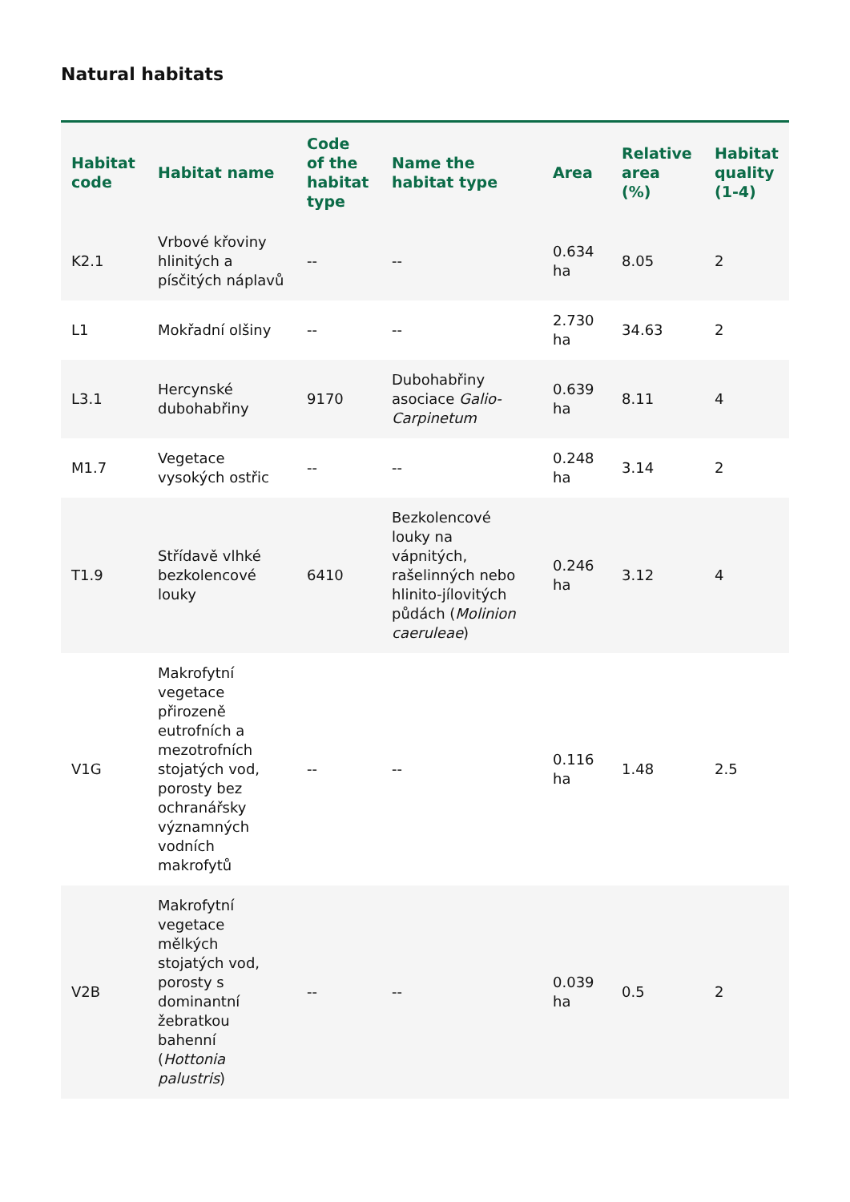Natural habitats
| Habitat code | Habitat name | Code of the habitat type | Name the habitat type | Area | Relative area (%) | Habitat quality (1-4) |
| --- | --- | --- | --- | --- | --- | --- |
| K2.1 | Vrbové křoviny hlinitých a písčitých náplavů | -- | -- | 0.634 ha | 8.05 | 2 |
| L1 | Mokřadní olšiny | -- | -- | 2.730 ha | 34.63 | 2 |
| L3.1 | Hercynské dubohabřiny | 9170 | Dubohabřiny asociace Galio-Carpinetum | 0.639 ha | 8.11 | 4 |
| M1.7 | Vegetace vysokých ostřic | -- | -- | 0.248 ha | 3.14 | 2 |
| T1.9 | Střídavě vlhké bezkolencové louky | 6410 | Bezkolencové louky na vápnitých, rašelinných nebo hlinito-jílovitých půdách ( Molinion caeruleae ) | 0.246 ha | 3.12 | 4 |
| V1G | Makrofytní vegetace přirozeně eutrofních a mezotrofních stojatých vod, porosty bez ochranářsky významných vodních makrofytů | -- | -- | 0.116 ha | 1.48 | 2.5 |
| V2B | Makrofytní vegetace mělkých stojatých vod, porosty s dominantní žebratkou bahenní ( Hottonia palustris ) | -- | -- | 0.039 ha | 0.5 | 2 |